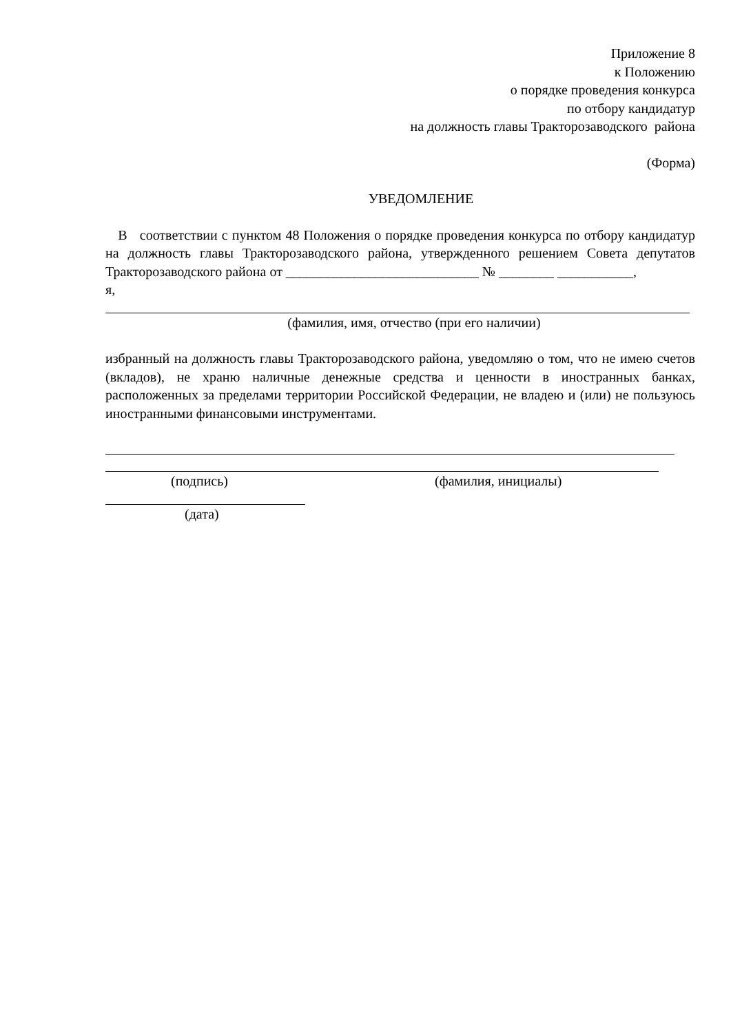Приложение 8
к Положению
о порядке проведения конкурса
по отбору кандидатур
на должность главы Тракторозаводского района
(Форма)
УВЕДОМЛЕНИЕ
В соответствии с пунктом 48 Положения о порядке проведения конкурса по отбору кандидатур на должность главы Тракторозаводского района, утвержденного решением Совета депутатов Тракторозаводского района от ____________________________ № ________ ___________,
я,
(фамилия, имя, отчество (при его наличии)
избранный на должность главы Тракторозаводского района, уведомляю о том, что не имею счетов (вкладов), не храню наличные денежные средства и ценности в иностранных банках, расположенных за пределами территории Российской Федерации, не владею и (или) не пользуюсь иностранными финансовыми инструментами.
(подпись) (фамилия, инициалы)
(дата)